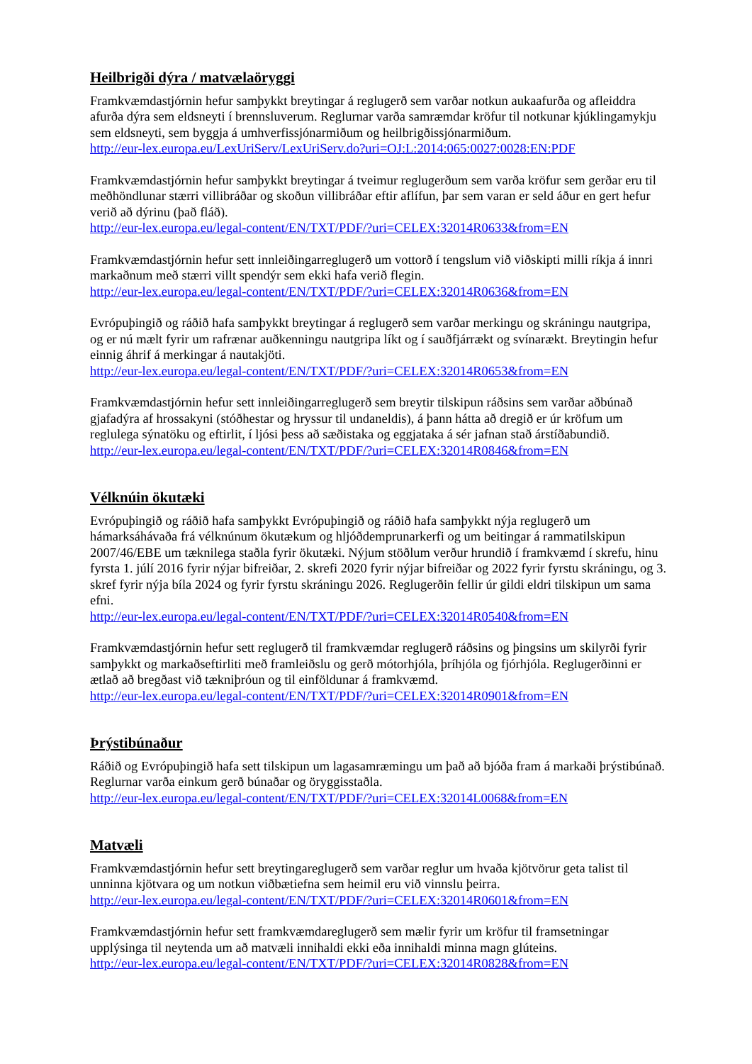Heilbrigði dýra / matvælaöryggi
Framkvæmdastjórnin hefur samþykkt breytingar á reglugerð sem varðar notkun aukaafurða og afleiddra afurða dýra sem eldsneyti í brennsluverum. Reglurnar varða samræmdar kröfur til notkunar kjúklingamykju sem eldsneyti, sem byggja á umhverfissjónarmiðum og heilbrigðissjónarmiðum.
http://eur-lex.europa.eu/LexUriServ/LexUriServ.do?uri=OJ:L:2014:065:0027:0028:EN:PDF
Framkvæmdastjórnin hefur samþykkt breytingar á tveimur reglugerðum sem varða kröfur sem gerðar eru til meðhöndlunar stærri villibráðar og skoðun villibráðar eftir aflífun, þar sem varan er seld áður en gert hefur verið að dýrinu (það fláð).
http://eur-lex.europa.eu/legal-content/EN/TXT/PDF/?uri=CELEX:32014R0633&from=EN
Framkvæmdastjórnin hefur sett innleiðingarreglugerð um vottorð í tengslum við viðskipti milli ríkja á innri markaðnum með stærri villt spendýr sem ekki hafa verið flegin.
http://eur-lex.europa.eu/legal-content/EN/TXT/PDF/?uri=CELEX:32014R0636&from=EN
Evrópuþingið og ráðið hafa samþykkt breytingar á reglugerð sem varðar merkingu og skráningu nautgripa, og er nú mælt fyrir um rafrænar auðkenningu nautgripa líkt og í sauðfjárrækt og svínarækt. Breytingin hefur einnig áhrif á merkingar á nautakjöti.
http://eur-lex.europa.eu/legal-content/EN/TXT/PDF/?uri=CELEX:32014R0653&from=EN
Framkvæmdastjórnin hefur sett innleiðingarreglugerð sem breytir tilskipun ráðsins sem varðar aðbúnað gjafadýra af hrossakyni (stóðhestar og hryssur til undaneldis), á þann hátta að dregið er úr kröfum um reglulega sýnatöku og eftirlit, í ljósi þess að sæðistaka og eggjataka á sér jafnan stað árstíðabundið.
http://eur-lex.europa.eu/legal-content/EN/TXT/PDF/?uri=CELEX:32014R0846&from=EN
Vélknúin ökutæki
Evrópuþingið og ráðið hafa samþykkt Evrópuþingið og ráðið hafa samþykkt nýja reglugerð um hámarksáhávaða frá vélknúnum ökutækum og hljóðdemprunarkerfi og um beitingar á rammatilskipun 2007/46/EBE um tæknilega staðla fyrir ökutæki. Nýjum stöðlum verður hrundið í framkvæmd í skrefu, hinu fyrsta 1. júlí 2016 fyrir nýjar bifreiðar, 2. skrefi 2020 fyrir nýjar bifreiðar og 2022 fyrir fyrstu skráningu, og 3. skref fyrir nýja bíla 2024 og fyrir fyrstu skráningu 2026. Reglugerðin fellir úr gildi eldri tilskipun um sama efni.
http://eur-lex.europa.eu/legal-content/EN/TXT/PDF/?uri=CELEX:32014R0540&from=EN
Framkvæmdastjórnin hefur sett reglugerð til framkvæmdar reglugerð ráðsins og þingsins um skilyrði fyrir samþykkt og markaðseftirliti með framleiðslu og gerð mótorhjóla, þríhjóla og fjórhjóla. Reglugerðinni er ætlað að bregðast við tækniþróun og til einföldunar á framkvæmd.
http://eur-lex.europa.eu/legal-content/EN/TXT/PDF/?uri=CELEX:32014R0901&from=EN
Þrýstibúnaður
Ráðið og Evrópuþingið hafa sett tilskipun um lagasamræmingu um það að bjóða fram á markaði þrýstibúnað. Reglurnar varða einkum gerð búnaðar og öryggisstaðla.
http://eur-lex.europa.eu/legal-content/EN/TXT/PDF/?uri=CELEX:32014L0068&from=EN
Matvæli
Framkvæmdastjórnin hefur sett breytingareglugerð sem varðar reglur um hvaða kjötvörur geta talist til unninna kjötvara og um notkun viðbætiefna sem heimil eru við vinnslu þeirra.
http://eur-lex.europa.eu/legal-content/EN/TXT/PDF/?uri=CELEX:32014R0601&from=EN
Framkvæmdastjórnin hefur sett framkvæmdareglugerð sem mælir fyrir um kröfur til framsetningar upplýsinga til neytenda um að matvæli innihaldi ekki eða innihaldi minna magn glúteins.
http://eur-lex.europa.eu/legal-content/EN/TXT/PDF/?uri=CELEX:32014R0828&from=EN